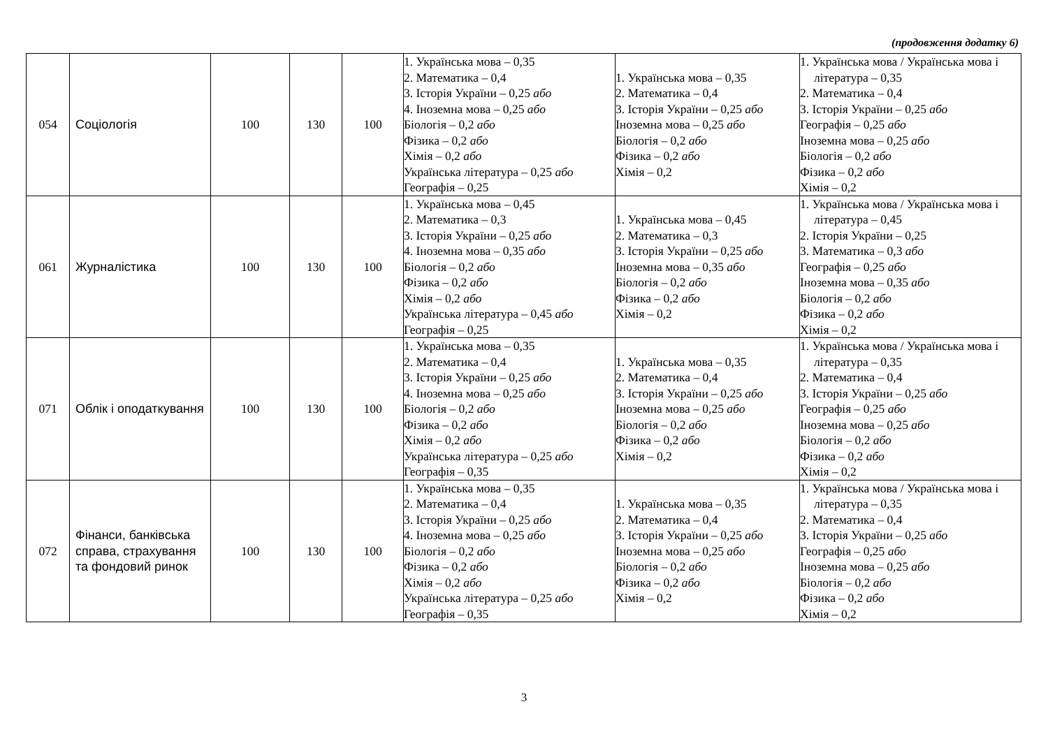(продовження додатку 6)
| 054 | Соціологія | 100 | 130 | 100 | 1. Українська мова – 0,35 2. Математика – 0,4 3. Історія України – 0,25 або 4. Іноземна мова – 0,25 або Біологія – 0,2 або Фізика – 0,2 або Хімія – 0,2 або Українська література – 0,25 або Географія – 0,25 | 1. Українська мова – 0,35 2. Математика – 0,4 3. Історія України – 0,25 або Іноземна мова – 0,25 або Біологія – 0,2 або Фізика – 0,2 або Хімія – 0,2 | 1. Українська мова / Українська мова і література – 0,35 2. Математика – 0,4 3. Історія України – 0,25 або Географія – 0,25 або Іноземна мова – 0,25 або Біологія – 0,2 або Фізика – 0,2 або Хімія – 0,2 |
| 061 | Журналістика | 100 | 130 | 100 | 1. Українська мова – 0,45 2. Математика – 0,3 3. Історія України – 0,25 або 4. Іноземна мова – 0,35 або Біологія – 0,2 або Фізика – 0,2 або Хімія – 0,2 або Українська література – 0,45 або Географія – 0,25 | 1. Українська мова – 0,45 2. Математика – 0,3 3. Історія України – 0,25 або Іноземна мова – 0,35 або Біологія – 0,2 або Фізика – 0,2 або Хімія – 0,2 | 1. Українська мова / Українська мова і література – 0,45 2. Історія України – 0,25 3. Математика – 0,3 або Географія – 0,25 або Іноземна мова – 0,35 або Біологія – 0,2 або Фізика – 0,2 або Хімія – 0,2 |
| 071 | Облік і оподаткування | 100 | 130 | 100 | 1. Українська мова – 0,35 2. Математика – 0,4 3. Історія України – 0,25 або 4. Іноземна мова – 0,25 або Біологія – 0,2 або Фізика – 0,2 або Хімія – 0,2 або Українська література – 0,25 або Географія – 0,35 | 1. Українська мова – 0,35 2. Математика – 0,4 3. Історія України – 0,25 або Іноземна мова – 0,25 або Біологія – 0,2 або Фізика – 0,2 або Хімія – 0,2 | 1. Українська мова / Українська мова і література – 0,35 2. Математика – 0,4 3. Історія України – 0,25 або Географія – 0,25 або Іноземна мова – 0,25 або Біологія – 0,2 або Фізика – 0,2 або Хімія – 0,2 |
| 072 | Фінанси, банківська справа, страхування та фондовий ринок | 100 | 130 | 100 | 1. Українська мова – 0,35 2. Математика – 0,4 3. Історія України – 0,25 або 4. Іноземна мова – 0,25 або Біологія – 0,2 або Фізика – 0,2 або Хімія – 0,2 або Українська література – 0,25 або Географія – 0,35 | 1. Українська мова – 0,35 2. Математика – 0,4 3. Історія України – 0,25 або Іноземна мова – 0,25 або Біологія – 0,2 або Фізика – 0,2 або Хімія – 0,2 | 1. Українська мова / Українська мова і література – 0,35 2. Математика – 0,4 3. Історія України – 0,25 або Географія – 0,25 або Іноземна мова – 0,25 або Біологія – 0,2 або Фізика – 0,2 або Хімія – 0,2 |
3